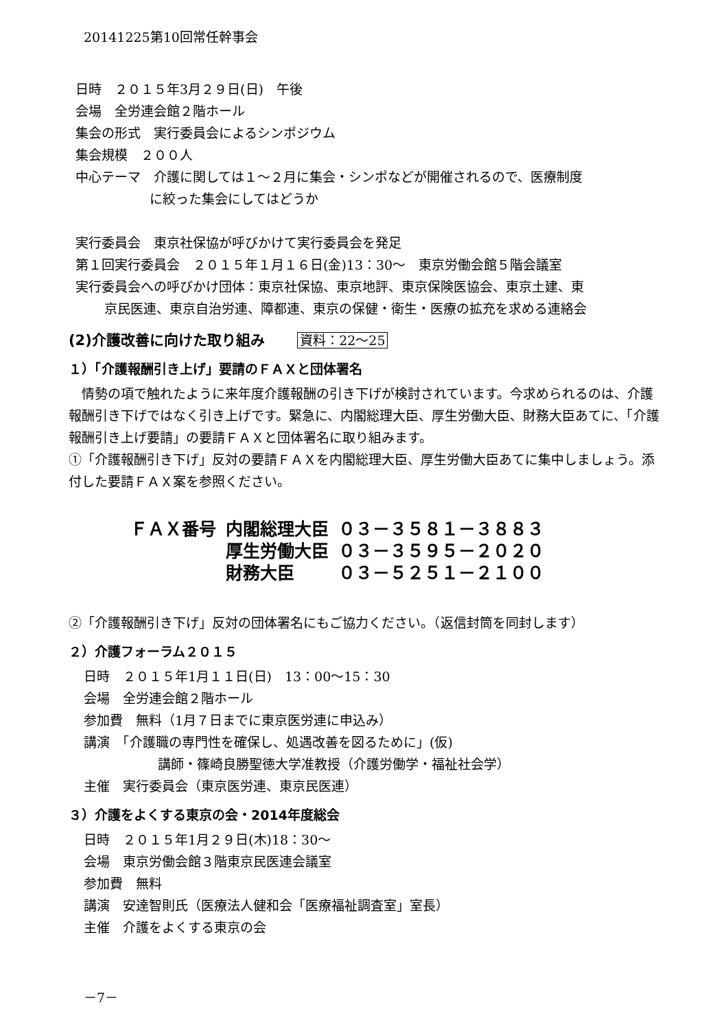20141225第10回常任幹事会
日時　２０１５年3月２９日(日)　午後
会場　全労連会館２階ホール
集会の形式　実行委員会によるシンポジウム
集会規模　２００人
中心テーマ　介護に関しては１～２月に集会・シンポなどが開催されるので、医療制度
に絞った集会にしてはどうか
実行委員会　東京社保協が呼びかけて実行委員会を発足
第１回実行委員会　２０１５年１月１６日(金)13：30～　東京労働会館５階会議室
実行委員会への呼びかけ団体：東京社保協、東京地評、東京保険医協会、東京土建、東
京民医連、東京自治労連、障都連、東京の保健・衛生・医療の拡充を求める連絡会
(2)介護改善に向けた取り組み 資料：22～25
１）「介護報酬引き上げ」要請のＦＡＸと団体署名
　情勢の項で触れたように来年度介護報酬の引き下げが検討されています。今求められるのは、介護報酬引き下げではなく引き上げです。緊急に、内閣総理大臣、厚生労働大臣、財務大臣あてに、「介護報酬引き上げ要請」の要請ＦＡＸと団体署名に取り組みます。
①「介護報酬引き下げ」反対の要請ＦＡＸを内閣総理大臣、厚生労働大臣あてに集中しましょう。添付した要請ＦＡＸ案を参照ください。
| ＦＡＸ番号 | 内閣総理大臣 | ０３－３５８１－３８８３ |
| | 厚生労働大臣 | ０３－３５９５－２０２０ |
| | 財務大臣 | ０３－５２５１－２１００ |
②「介護報酬引き下げ」反対の団体署名にもご協力ください。（返信封筒を同封します）
２）介護フォーラム２０１５
日時　２０１５年1月１１日(日)　13：00～15：30
会場　全労連会館２階ホール
参加費　無料（1月７日までに東京医労連に申込み）
講演　「介護職の専門性を確保し、処遇改善を図るために」(仮)
講師・篠崎良勝聖徳大学准教授（介護労働学・福祉社会学）
主催　実行委員会（東京医労連、東京民医連）
３）介護をよくする東京の会・2014年度総会
日時　２０１５年1月２９日(木)18：30～
会場　東京労働会館３階東京民医連会議室
参加費　無料
講演　安達智則氏（医療法人健和会「医療福祉調査室」室長）
主催　介護をよくする東京の会
－7－